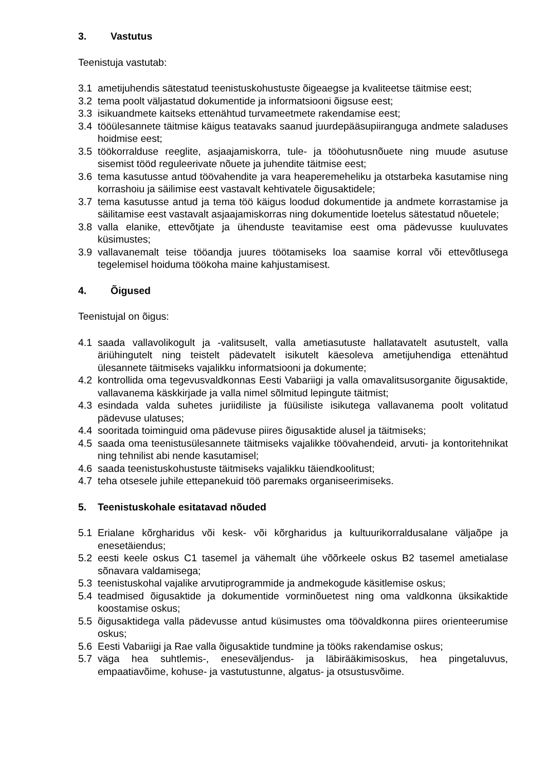3. Vastutus
Teenistuja vastutab:
3.1 ametijuhendis sätestatud teenistuskohustuste õigeaegse ja kvaliteetse täitmise eest;
3.2 tema poolt väljastatud dokumentide ja informatsiooni õigsuse eest;
3.3 isikuandmete kaitseks ettenähtud turvameetmete rakendamise eest;
3.4 tööülesannete täitmise käigus teatavaks saanud juurdepääsupiiranguga andmete saladuses hoidmise eest;
3.5 töökorralduse reeglite, asjaajamiskorra, tule- ja tööohutusnõuete ning muude asutuse sisemist tööd reguleerivate nõuete ja juhendite täitmise eest;
3.6 tema kasutusse antud töövahendite ja vara heaperemeheliku ja otstarbeka kasutamise ning korrashoiu ja säilimise eest vastavalt kehtivatele õigusaktidele;
3.7 tema kasutusse antud ja tema töö käigus loodud dokumentide ja andmete korrastamise ja säilitamise eest vastavalt asjaajamiskorras ning dokumentide loetelus sätestatud nõuetele;
3.8 valla elanike, ettevõtjate ja ühenduste teavitamise eest oma pädevusse kuuluvates küsimustes;
3.9 vallavanemalt teise tööandja juures töötamiseks loa saamise korral või ettevõtlusega tegelemisel hoiduma töökoha maine kahjustamisest.
4. Õigused
Teenistujal on õigus:
4.1 saada vallavolikogult ja -valitsuselt, valla ametiasutuste hallatavatelt asutustelt, valla äriühingutelt ning teistelt pädevatelt isikutelt käesoleva ametijuhendiga ettenähtud ülesannete täitmiseks vajalikku informatsiooni ja dokumente;
4.2 kontrollida oma tegevusvaldkonnas Eesti Vabariigi ja valla omavalitsusorganite õigusaktide, vallavanema käskkirjade ja valla nimel sõlmitud lepingute täitmist;
4.3 esindada valda suhetes juriidiliste ja füüsiliste isikutega vallavanema poolt volitatud pädevuse ulatuses;
4.4 sooritada toiminguid oma pädevuse piires õigusaktide alusel ja täitmiseks;
4.5 saada oma teenistusülesannete täitmiseks vajalikke töövahendeid, arvuti- ja kontoritehnikat ning tehnilist abi nende kasutamisel;
4.6 saada teenistuskohustuste täitmiseks vajalikku täiendkoolitust;
4.7 teha otsesele juhile ettepanekuid töö paremaks organiseerimiseks.
5. Teenistuskohale esitatavad nõuded
5.1 Erialane kõrgharidus või kesk- või kõrgharidus ja kultuurikorraldusalane väljaõpe ja enesetäiendus;
5.2 eesti keele oskus C1 tasemel ja vähemalt ühe võõrkeele oskus B2 tasemel ametialase sõnavara valdamisega;
5.3 teenistuskohal vajalike arvutiprogrammide ja andmekogude käsitlemise oskus;
5.4 teadmised õigusaktide ja dokumentide vorminõuetest ning oma valdkonna üksikaktide koostamise oskus;
5.5 õigusaktidega valla pädevusse antud küsimustes oma töövaldkonna piires orienteerumise oskus;
5.6 Eesti Vabariigi ja Rae valla õigusaktide tundmine ja tööks rakendamise oskus;
5.7 väga hea suhtlemis-, eneseväljendus- ja läbirääkimisoskus, hea pingetaluvus, empaatiavõime, kohuse- ja vastutustunne, algatus- ja otsustusvõime.